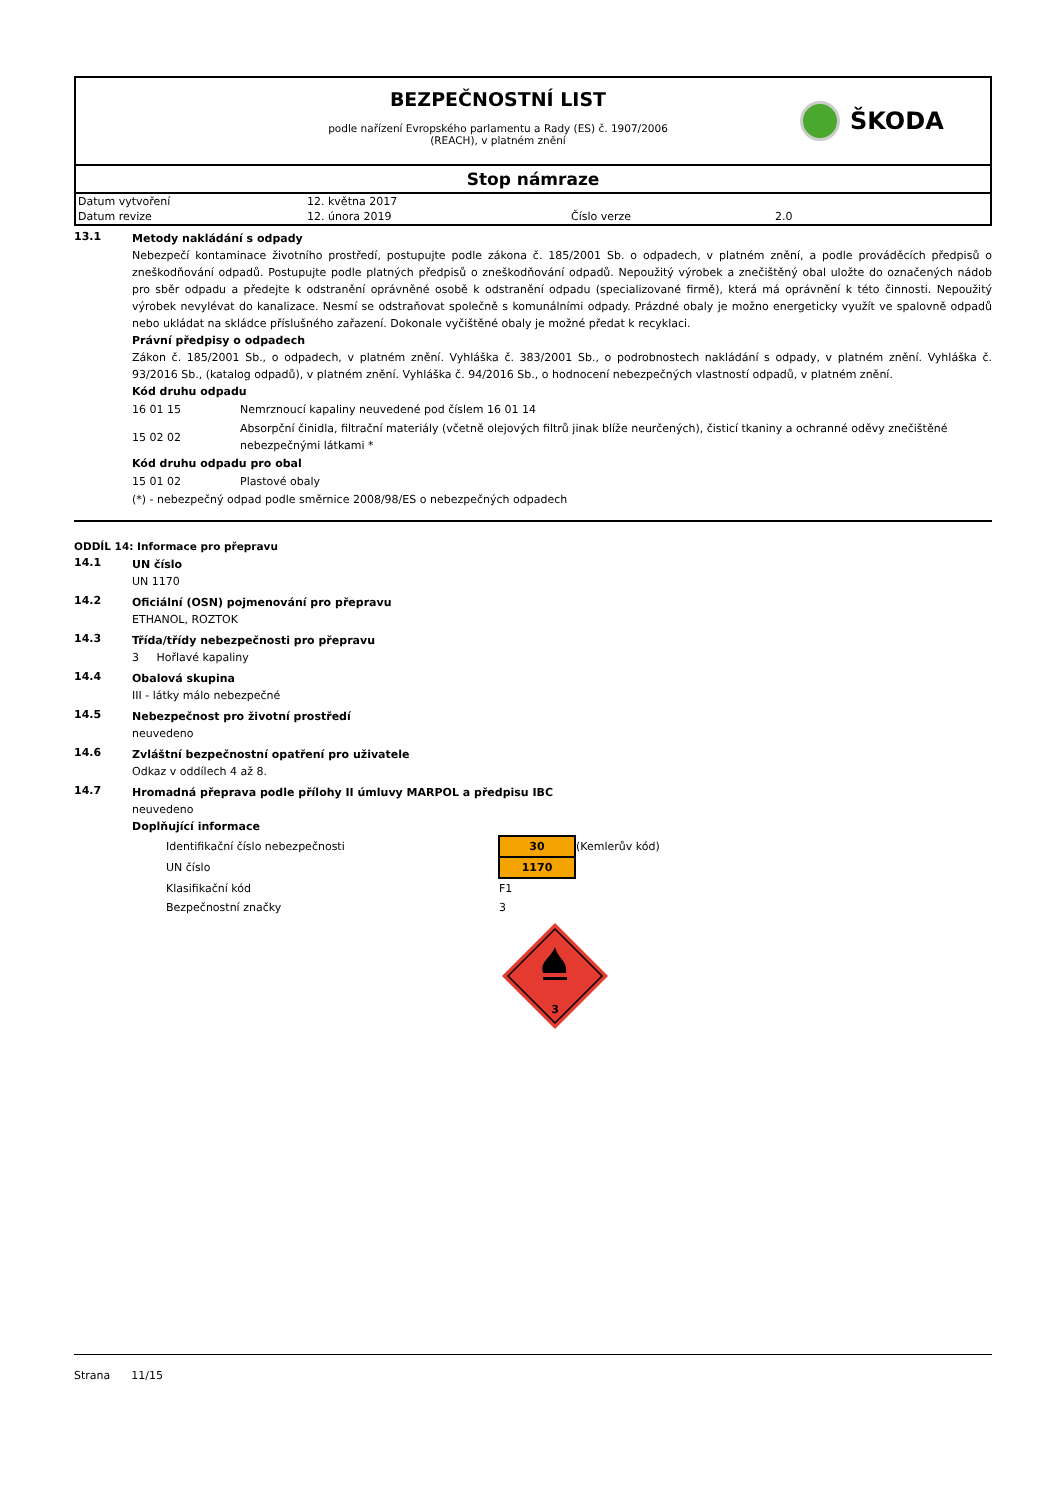BEZPEČNOSTNÍ LIST
podle nařízení Evropského parlamentu a Rady (ES) č. 1907/2006
(REACH), v platném znění
ŠKODA
Stop námraze
| Datum vytvoření | 12. května 2017 | | |
| Datum revize | 12. února 2019 | Číslo verze | 2.0 |
13.1
Metody nakládání s odpady
Nebezpečí kontaminace životního prostředí, postupujte podle zákona č. 185/2001 Sb. o odpadech, v platném znění, a podle prováděcích předpisů o zneškodňování odpadů. Postupujte podle platných předpisů o zneškodňování odpadů. Nepoužitý výrobek a znečištěný obal uložte do označených nádob pro sběr odpadu a předejte k odstranění oprávněné osobě k odstranění odpadu (specializované firmě), která má oprávnění k této činnosti. Nepoužitý výrobek nevylévat do kanalizace. Nesmí se odstraňovat společně s komunálními odpady. Prázdné obaly je možno energeticky využít ve spalovně odpadů nebo ukládat na skládce příslušného zařazení. Dokonale vyčištěné obaly je možné předat k recyklaci.
Právní předpisy o odpadech
Zákon č. 185/2001 Sb., o odpadech, v platném znění. Vyhláška č. 383/2001 Sb., o podrobnostech nakládání s odpady, v platném znění. Vyhláška č. 93/2016 Sb., (katalog odpadů), v platném znění. Vyhláška č. 94/2016 Sb., o hodnocení nebezpečných vlastností odpadů, v platném znění.
Kód druhu odpadu
| 16 01 15 | Nemrznoucí kapaliny neuvedené pod číslem 16 01 14 |
| 15 02 02 | Absorpční činidla, filtrační materiály (včetně olejových filtrů jinak blíže neurčených), čisticí tkaniny a ochranné oděvy znečištěné nebezpečnými látkami * |
Kód druhu odpadu pro obal
| 15 01 02 | Plastové obaly |
(*) - nebezpečný odpad podle směrnice 2008/98/ES o nebezpečných odpadech
ODDÍL 14: Informace pro přepravu
14.1
UN číslo
UN 1170
14.2
Oficiální (OSN) pojmenování pro přepravu
ETHANOL, ROZTOK
14.3
Třída/třídy nebezpečnosti pro přepravu
3 Hořlavé kapaliny
14.4
Obalová skupina
III - látky málo nebezpečné
14.5
Nebezpečnost pro životní prostředí
neuvedeno
14.6
Zvláštní bezpečnostní opatření pro uživatele
Odkaz v oddílech 4 až 8.
14.7
Hromadná přeprava podle přílohy II úmluvy MARPOL a předpisu IBC
neuvedeno
Doplňující informace
| Identifikační číslo nebezpečnosti | 30 | (Kemlerův kód) |
| UN číslo | 1170 | |
| Klasifikační kód | F1 | |
| Bezpečnostní značky | 3 | |
3
Strana 11/15